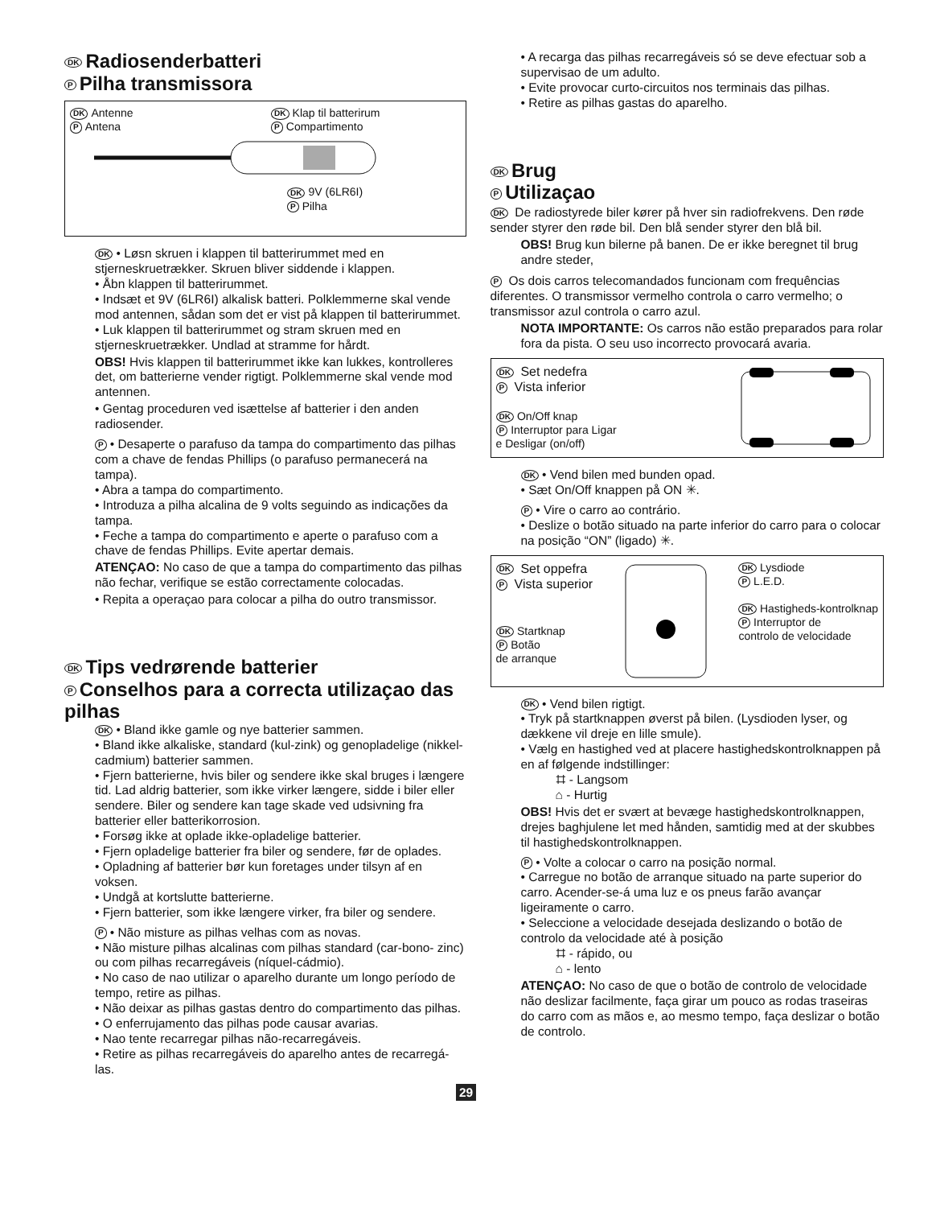DK Radiosenderbatteri
P Pilha transmissora
DK Antenne
P Antena
DK Klap til batterirum
P Compartimento
DK 9V (6LR6I)
P Pilha
DK • Løsn skruen i klappen til batterirummet med en stjerneskruetrækker. Skruen bliver siddende i klappen.
• Åbn klappen til batterirummet.
• Indsæt et 9V (6LR6I) alkalisk batteri. Polklemmerne skal vende mod antennen, sådan som det er vist på klappen til batterirummet.
• Luk klappen til batterirummet og stram skruen med en stjerneskruetrækker. Undlad at stramme for hårdt.
OBS! Hvis klappen til batterirummet ikke kan lukkes, kontrolleres det, om batterierne vender rigtigt. Polklemmerne skal vende mod antennen.
• Gentag proceduren ved isættelse af batterier i den anden radiosender.
P • Desaperte o parafuso da tampa do compartimento das pilhas com a chave de fendas Phillips (o parafuso permanecerá na tampa).
• Abra a tampa do compartimento.
• Introduza a pilha alcalina de 9 volts seguindo as indicações da tampa.
• Feche a tampa do compartimento e aperte o parafuso com a chave de fendas Phillips. Evite apertar demais.
ATENÇAO: No caso de que a tampa do compartimento das pilhas não fechar, verifique se estão correctamente colocadas.
• Repita a operaçao para colocar a pilha do outro transmissor.
DK Tips vedrørende batterier
P Conselhos para a correcta utilizaçao das pilhas
DK • Bland ikke gamle og nye batterier sammen.
• Bland ikke alkaliske, standard (kul-zink) og genopladelige (nikkel-cadmium) batterier sammen.
• Fjern batterierne, hvis biler og sendere ikke skal bruges i længere tid. Lad aldrig batterier, som ikke virker længere, sidde i biler eller sendere. Biler og sendere kan tage skade ved udsivning fra batterier eller batterikorrosion.
• Forsøg ikke at oplade ikke-opladelige batterier.
• Fjern opladelige batterier fra biler og sendere, før de oplades.
• Opladning af batterier bør kun foretages under tilsyn af en voksen.
• Undgå at kortslutte batterierne.
• Fjern batterier, som ikke længere virker, fra biler og sendere.
P • Não misture as pilhas velhas com as novas.
• Não misture pilhas alcalinas com pilhas standard (car-bono- zinc) ou com pilhas recarregáveis (níquel-cádmio).
• No caso de nao utilizar o aparelho durante um longo período de tempo, retire as pilhas.
• Não deixar as pilhas gastas dentro do compartimento das pilhas.
• O enferrujamento das pilhas pode causar avarias.
• Nao tente recarregar pilhas não-recarregáveis.
• Retire as pilhas recarregáveis do aparelho antes de recarregá-las.
• A recarga das pilhas recarregáveis só se deve efectuar sob a supervisao de um adulto.
• Evite provocar curto-circuitos nos terminais das pilhas.
• Retire as pilhas gastas do aparelho.
DK Brug
P Utilizaçao
DK De radiostyrede biler kører på hver sin radiofrekvens. Den røde sender styrer den røde bil. Den blå sender styrer den blå bil.
OBS! Brug kun bilerne på banen. De er ikke beregnet til brug andre steder,
P Os dois carros telecomandados funcionam com frequências diferentes. O transmissor vermelho controla o carro vermelho; o transmissor azul controla o carro azul.
NOTA IMPORTANTE: Os carros não estão preparados para rolar fora da pista. O seu uso incorrecto provocará avaria.
DK Set nedefra
P Vista inferior
DK On/Off knap
P Interruptor para Ligar
e Desligar (on/off)
DK • Vend bilen med bunden opad.
• Sæt On/Off knappen på ON ✳.
P • Vire o carro ao contrário.
• Deslize o botão situado na parte inferior do carro para o colocar na posição “ON” (ligado) ✳.
DK Set oppefra
P Vista superior
DK Startknap
P Botão
de arranque
DK Lysdiode
P L.E.D.
DK Hastigheds-kontrolknap
P Interruptor de
controlo de velocidade
DK • Vend bilen rigtigt.
• Tryk på startknappen øverst på bilen. (Lysdioden lyser, og dækkene vil dreje en lille smule).
• Vælg en hastighed ved at placere hastighedskontrolknappen på en af følgende indstillinger:
⌗ - Langsom
⌂ - Hurtig
OBS! Hvis det er svært at bevæge hastighedskontrolknappen, drejes baghjulene let med hånden, samtidig med at der skubbes til hastighedskontrolknappen.
P • Volte a colocar o carro na posição normal.
• Carregue no botão de arranque situado na parte superior do carro. Acender-se-á uma luz e os pneus farão avançar ligeiramente o carro.
• Seleccione a velocidade desejada deslizando o botão de controlo da velocidade até à posição
⌗ - rápido, ou
⌂ - lento
ATENÇAO: No caso de que o botão de controlo de velocidade não deslizar facilmente, faça girar um pouco as rodas traseiras do carro com as mãos e, ao mesmo tempo, faça deslizar o botão de controlo.
29